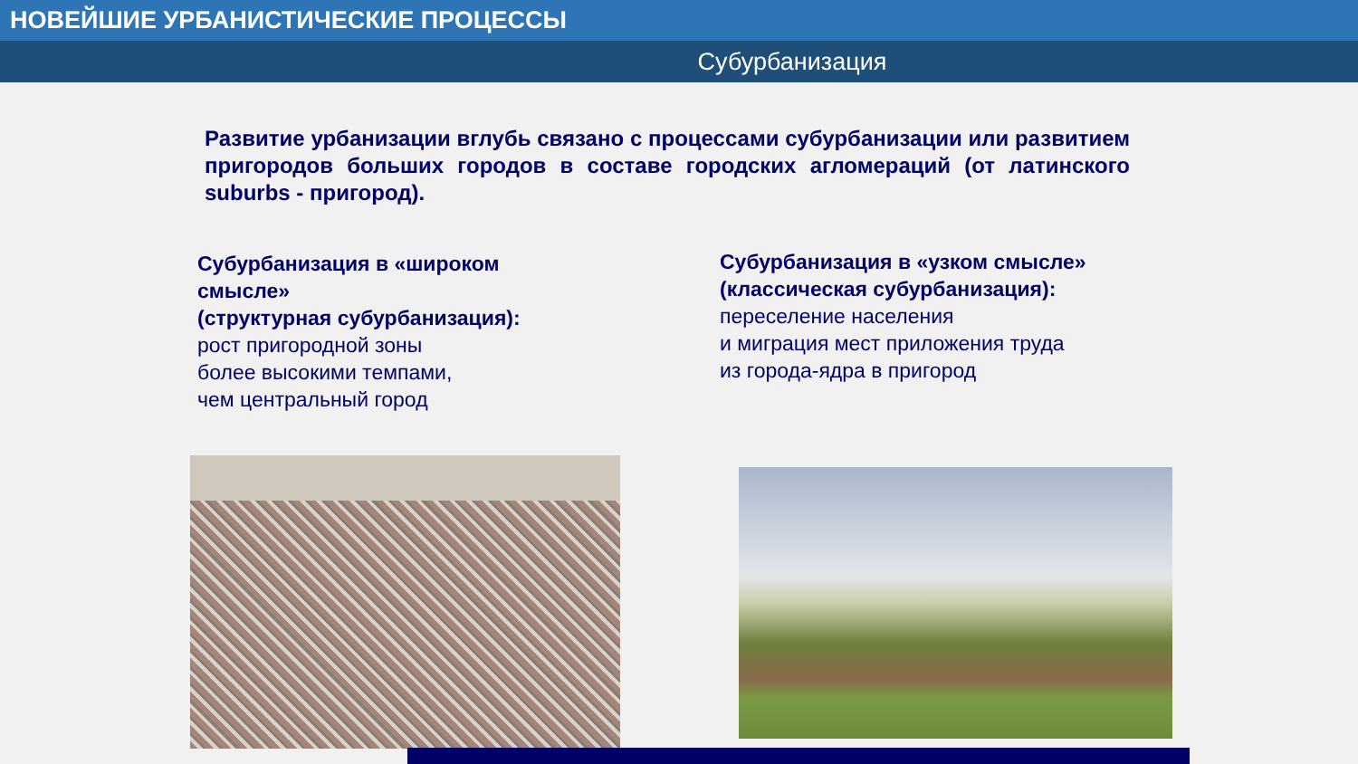НОВЕЙШИЕ УРБАНИСТИЧЕСКИЕ ПРОЦЕССЫ
Субурбанизация
Развитие урбанизации вглубь связано с процессами субурбанизации или развитием пригородов больших городов в составе городских агломераций (от латинского suburbs - пригород).
Субурбанизация в «широком
смысле»
(структурная субурбанизация):
рост пригородной зоны
более высокими темпами,
чем центральный город
Субурбанизация в «узком смысле»
(классическая субурбанизация):
переселение населения
и миграция мест приложения труда
из города-ядра в пригород